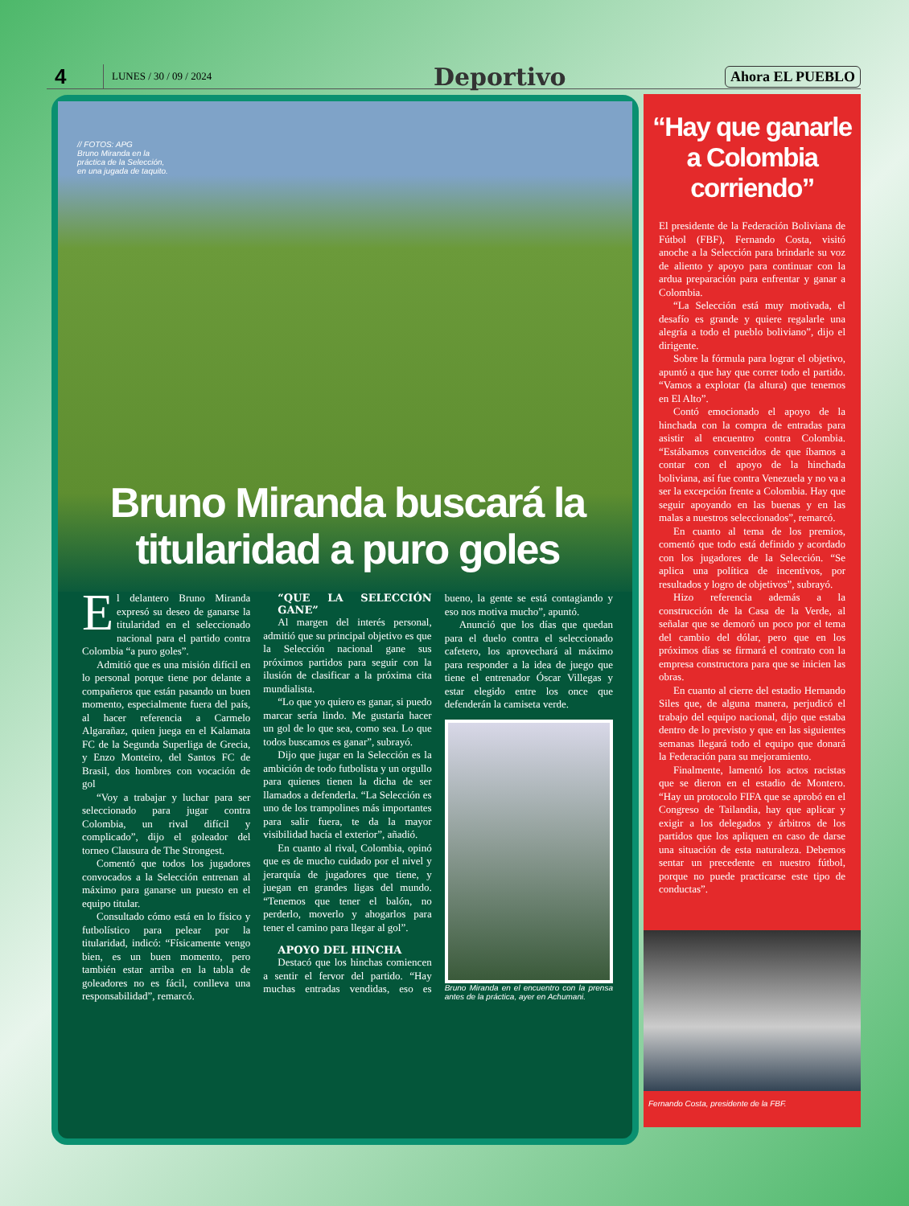4
LUNES / 30 / 09 / 2024
Deportivo
Ahora EL PUEBLO
// FOTOS: APG
Bruno Miranda en la práctica de la Selección, en una jugada de taquito.
Bruno Miranda buscará la titularidad a puro goles
El delantero Bruno Miranda expresó su deseo de ganarse la titularidad en el seleccionado nacional para el partido contra Colombia “a puro goles”.
Admitió que es una misión difícil en lo personal porque tiene por delante a compañeros que están pasando un buen momento, especialmente fuera del país, al hacer referencia a Carmelo Algarañaz, quien juega en el Kalamata FC de la Segunda Superliga de Grecia, y Enzo Monteiro, del Santos FC de Brasil, dos hombres con vocación de gol
“Voy a trabajar y luchar para ser seleccionado para jugar contra Colombia, un rival difícil y complicado”, dijo el goleador del torneo Clausura de The Strongest.
Comentó que todos los jugadores convocados a la Selección entrenan al máximo para ganarse un puesto en el equipo titular.
Consultado cómo está en lo físico y futbolístico para pelear por la titularidad, indicó: “Físicamente vengo bien, es un buen momento, pero también estar arriba en la tabla de goleadores no es fácil, conlleva una responsabilidad”, remarcó.
“QUE LA SELECCIÓN GANE”
Al margen del interés personal, admitió que su principal objetivo es que la Selección nacional gane sus próximos partidos para seguir con la ilusión de clasificar a la próxima cita mundialista.
“Lo que yo quiero es ganar, si puedo marcar sería lindo. Me gustaría hacer un gol de lo que sea, como sea. Lo que todos buscamos es ganar”, subrayó.
Dijo que jugar en la Selección es la ambición de todo futbolista y un orgullo para quienes tienen la dicha de ser llamados a defenderla. “La Selección es uno de los trampolines más importantes para salir fuera, te da la mayor visibilidad hacía el exterior”, añadió.
En cuanto al rival, Colombia, opinó que es de mucho cuidado por el nivel y jerarquía de jugadores que tiene, y juegan en grandes ligas del mundo. “Tenemos que tener el balón, no perderlo, moverlo y ahogarlos para tener el camino para llegar al gol”.
APOYO DEL HINCHA
Destacó que los hinchas comiencen a sentir el fervor del partido. “Hay muchas entradas vendidas, eso es bueno, la gente se está contagiando y eso nos motiva mucho”, apuntó.
Anunció que los días que quedan para el duelo contra el seleccionado cafetero, los aprovechará al máximo para responder a la idea de juego que tiene el entrenador Óscar Villegas y estar elegido entre los once que defenderán la camiseta verde.
Bruno Miranda en el encuentro con la prensa antes de la práctica, ayer en Achumani.
“Hay que ganarle a Colombia corriendo”
El presidente de la Federación Boliviana de Fútbol (FBF), Fernando Costa, visitó anoche a la Selección para brindarle su voz de aliento y apoyo para continuar con la ardua preparación para enfrentar y ganar a Colombia.
“La Selección está muy motivada, el desafío es grande y quiere regalarle una alegría a todo el pueblo boliviano”, dijo el dirigente.
Sobre la fórmula para lograr el objetivo, apuntó a que hay que correr todo el partido. “Vamos a explotar (la altura) que tenemos en El Alto”.
Contó emocionado el apoyo de la hinchada con la compra de entradas para asistir al encuentro contra Colombia. “Estábamos convencidos de que íbamos a contar con el apoyo de la hinchada boliviana, así fue contra Venezuela y no va a ser la excepción frente a Colombia. Hay que seguir apoyando en las buenas y en las malas a nuestros seleccionados”, remarcó.
En cuanto al tema de los premios, comentó que todo está definido y acordado con los jugadores de la Selección. “Se aplica una política de incentivos, por resultados y logro de objetivos”, subrayó.
Hizo referencia además a la construcción de la Casa de la Verde, al señalar que se demoró un poco por el tema del cambio del dólar, pero que en los próximos días se firmará el contrato con la empresa constructora para que se inicien las obras.
En cuanto al cierre del estadio Hernando Siles que, de alguna manera, perjudicó el trabajo del equipo nacional, dijo que estaba dentro de lo previsto y que en las siguientes semanas llegará todo el equipo que donará la Federación para su mejoramiento.
Finalmente, lamentó los actos racistas que se dieron en el estadio de Montero. “Hay un protocolo FIFA que se aprobó en el Congreso de Tailandia, hay que aplicar y exigir a los delegados y árbitros de los partidos que los apliquen en caso de darse una situación de esta naturaleza. Debemos sentar un precedente en nuestro fútbol, porque no puede practicarse este tipo de conductas”.
Fernando Costa, presidente de la FBF.